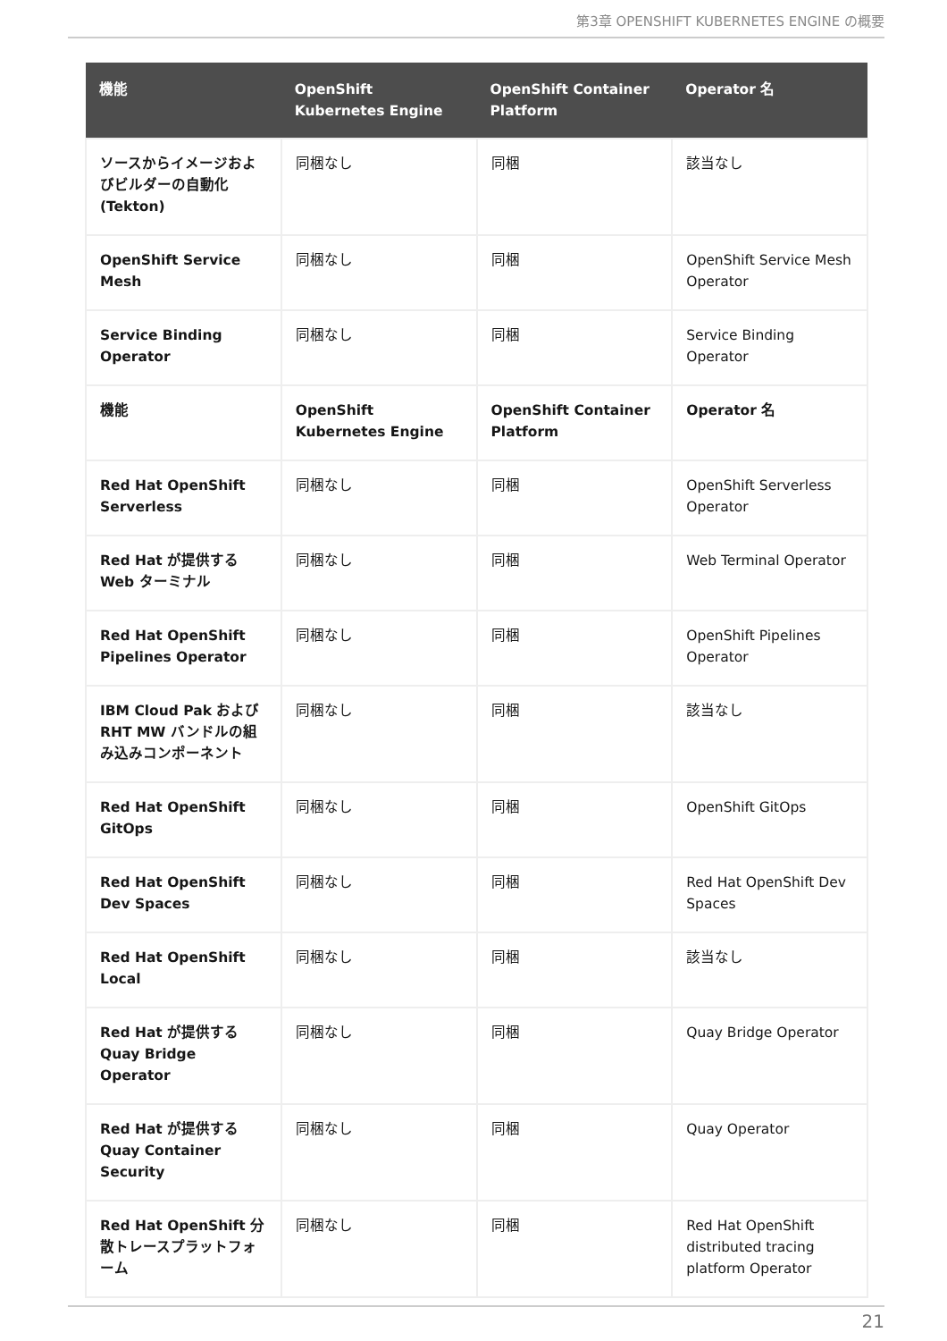第3章 OPENSHIFT KUBERNETES ENGINE の概要
| 機能 | OpenShift Kubernetes Engine | OpenShift Container Platform | Operator 名 |
| --- | --- | --- | --- |
| ソースからイメージおよびビルダーの自動化 (Tekton) | 同梱なし | 同梱 | 該当なし |
| OpenShift Service Mesh | 同梱なし | 同梱 | OpenShift Service Mesh Operator |
| Service Binding Operator | 同梱なし | 同梱 | Service Binding Operator |
| 機能 | OpenShift Kubernetes Engine | OpenShift Container Platform | Operator 名 |
| Red Hat OpenShift Serverless | 同梱なし | 同梱 | OpenShift Serverless Operator |
| Red Hat が提供する Web ターミナル | 同梱なし | 同梱 | Web Terminal Operator |
| Red Hat OpenShift Pipelines Operator | 同梱なし | 同梱 | OpenShift Pipelines Operator |
| IBM Cloud Pak および RHT MW バンドルの組み込みコンポーネント | 同梱なし | 同梱 | 該当なし |
| Red Hat OpenShift GitOps | 同梱なし | 同梱 | OpenShift GitOps |
| Red Hat OpenShift Dev Spaces | 同梱なし | 同梱 | Red Hat OpenShift Dev Spaces |
| Red Hat OpenShift Local | 同梱なし | 同梱 | 該当なし |
| Red Hat が提供する Quay Bridge Operator | 同梱なし | 同梱 | Quay Bridge Operator |
| Red Hat が提供する Quay Container Security | 同梱なし | 同梱 | Quay Operator |
| Red Hat OpenShift 分散トレースプラットフォーム | 同梱なし | 同梱 | Red Hat OpenShift distributed tracing platform Operator |
21